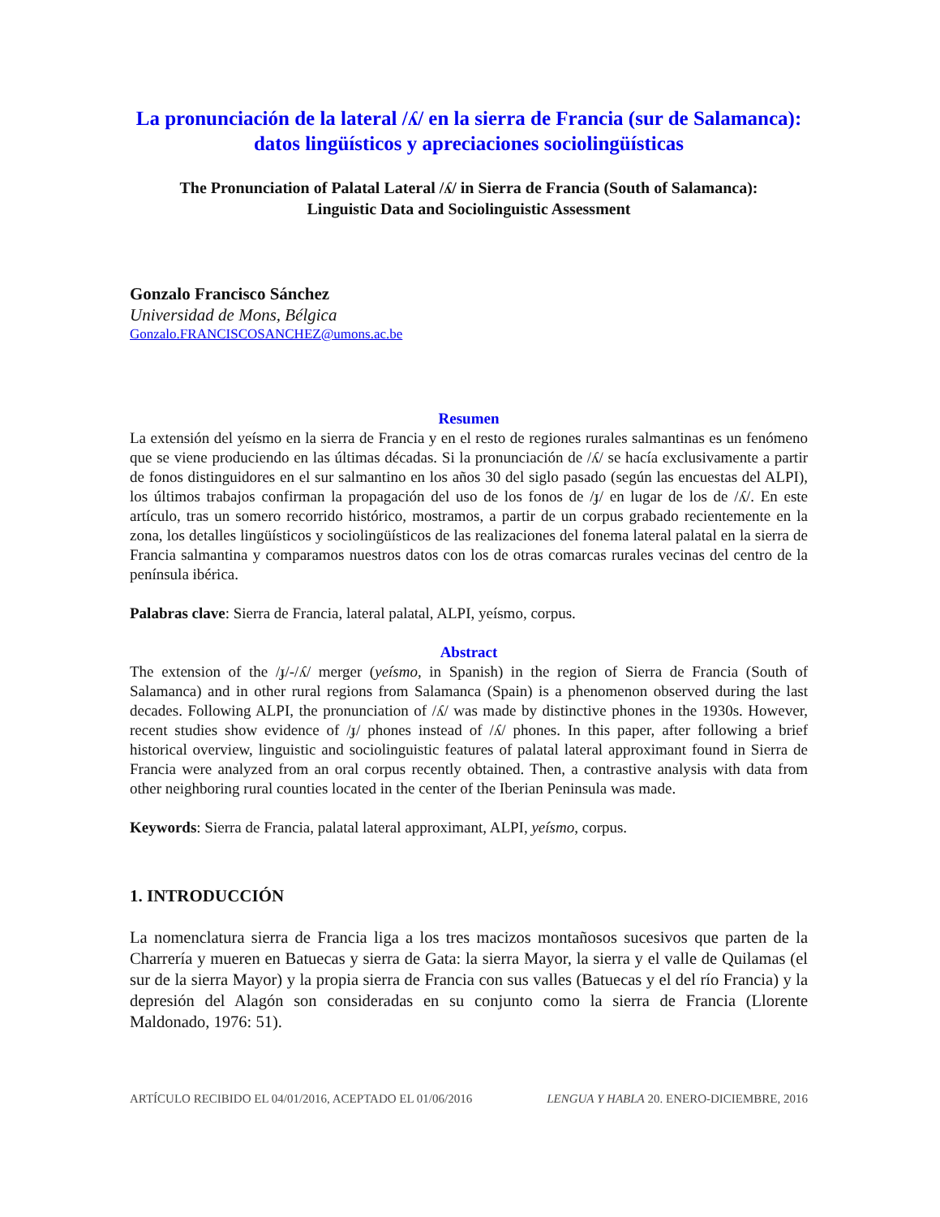La pronunciación de la lateral /ʎ/ en la sierra de Francia (sur de Salamanca): datos lingüísticos y apreciaciones sociolingüísticas
The Pronunciation of Palatal Lateral /ʎ/ in Sierra de Francia (South of Salamanca):
Linguistic Data and Sociolinguistic Assessment
Gonzalo Francisco Sánchez
Universidad de Mons, Bélgica
Gonzalo.FRANCISCOSANCHEZ@umons.ac.be
Resumen
La extensión del yeísmo en la sierra de Francia y en el resto de regiones rurales salmantinas es un fenómeno que se viene produciendo en las últimas décadas. Si la pronunciación de /ʎ/ se hacía exclusivamente a partir de fonos distinguidores en el sur salmantino en los años 30 del siglo pasado (según las encuestas del ALPI), los últimos trabajos confirman la propagación del uso de los fonos de /ɟ/ en lugar de los de /ʎ/. En este artículo, tras un somero recorrido histórico, mostramos, a partir de un corpus grabado recientemente en la zona, los detalles lingüísticos y sociolingüísticos de las realizaciones del fonema lateral palatal en la sierra de Francia salmantina y comparamos nuestros datos con los de otras comarcas rurales vecinas del centro de la península ibérica.
Palabras clave: Sierra de Francia, lateral palatal, ALPI, yeísmo, corpus.
Abstract
The extension of the /ɟ/-/ʎ/ merger (yeísmo, in Spanish) in the region of Sierra de Francia (South of Salamanca) and in other rural regions from Salamanca (Spain) is a phenomenon observed during the last decades. Following ALPI, the pronunciation of /ʎ/ was made by distinctive phones in the 1930s. However, recent studies show evidence of /ɟ/ phones instead of /ʎ/ phones. In this paper, after following a brief historical overview, linguistic and sociolinguistic features of palatal lateral approximant found in Sierra de Francia were analyzed from an oral corpus recently obtained. Then, a contrastive analysis with data from other neighboring rural counties located in the center of the Iberian Peninsula was made.
Keywords: Sierra de Francia, palatal lateral approximant, ALPI, yeísmo, corpus.
1. INTRODUCCIÓN
La nomenclatura sierra de Francia liga a los tres macizos montañosos sucesivos que parten de la Charrería y mueren en Batuecas y sierra de Gata: la sierra Mayor, la sierra y el valle de Quilamas (el sur de la sierra Mayor) y la propia sierra de Francia con sus valles (Batuecas y el del río Francia) y la depresión del Alagón son consideradas en su conjunto como la sierra de Francia (Llorente Maldonado, 1976: 51).
ARTÍCULO RECIBIDO EL 04/01/2016, ACEPTADO EL 01/06/2016 LENGUA Y HABLA 20. ENERO-DICIEMBRE, 2016